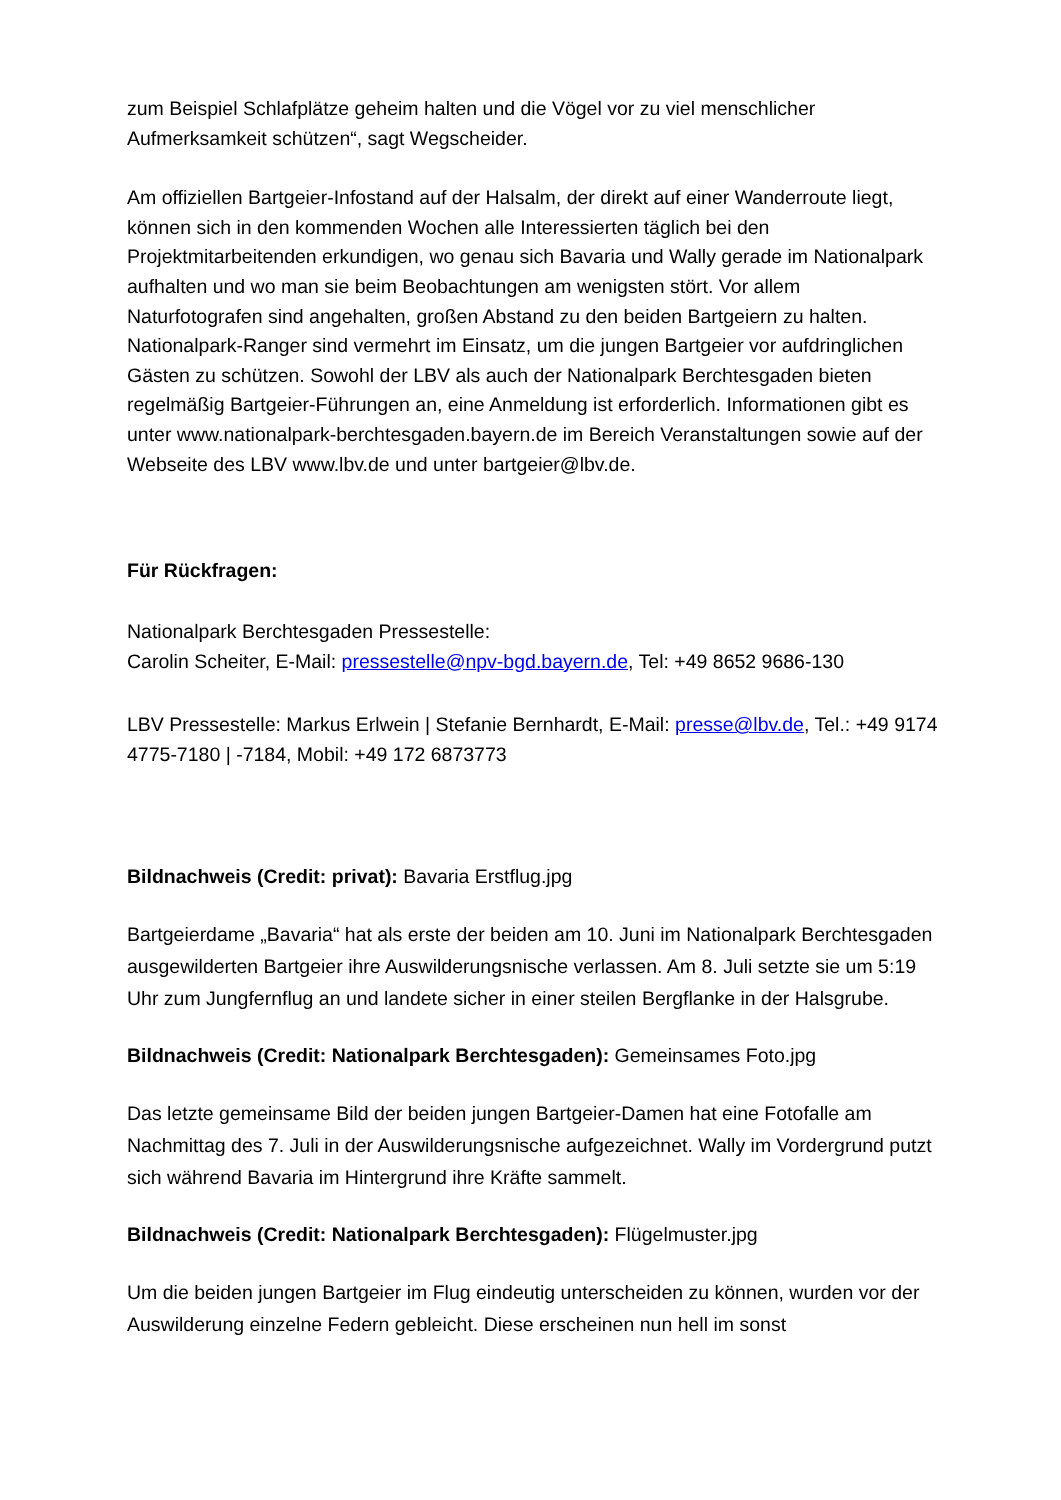zum Beispiel Schlafplätze geheim halten und die Vögel vor zu viel menschlicher Aufmerksamkeit schützen“, sagt Wegscheider.
Am offiziellen Bartgeier-Infostand auf der Halsalm, der direkt auf einer Wanderroute liegt, können sich in den kommenden Wochen alle Interessierten täglich bei den Projektmitarbeitenden erkundigen, wo genau sich Bavaria und Wally gerade im Nationalpark aufhalten und wo man sie beim Beobachtungen am wenigsten stört. Vor allem Naturfotografen sind angehalten, großen Abstand zu den beiden Bartgeiern zu halten. Nationalpark-Ranger sind vermehrt im Einsatz, um die jungen Bartgeier vor aufdringlichen Gästen zu schützen. Sowohl der LBV als auch der Nationalpark Berchtesgaden bieten regelmäßig Bartgeier-Führungen an, eine Anmeldung ist erforderlich. Informationen gibt es unter www.nationalpark-berchtesgaden.bayern.de im Bereich Veranstaltungen sowie auf der Webseite des LBV www.lbv.de und unter bartgeier@lbv.de.
Für Rückfragen:
Nationalpark Berchtesgaden Pressestelle:
Carolin Scheiter, E-Mail: pressestelle@npv-bgd.bayern.de, Tel: +49 8652 9686-130
LBV Pressestelle: Markus Erlwein | Stefanie Bernhardt, E-Mail: presse@lbv.de, Tel.: +49 9174 4775-7180 | -7184, Mobil: +49 172 6873773
Bildnachweis (Credit: privat): Bavaria Erstflug.jpg
Bartgeierdame „Bavaria“ hat als erste der beiden am 10. Juni im Nationalpark Berchtesgaden ausgewilderten Bartgeier ihre Auswilderungsnische verlassen. Am 8. Juli setzte sie um 5:19 Uhr zum Jungfernflug an und landete sicher in einer steilen Bergflanke in der Halsgrube.
Bildnachweis (Credit: Nationalpark Berchtesgaden): Gemeinsames Foto.jpg
Das letzte gemeinsame Bild der beiden jungen Bartgeier-Damen hat eine Fotofalle am Nachmittag des 7. Juli in der Auswilderungsnische aufgezeichnet. Wally im Vordergrund putzt sich während Bavaria im Hintergrund ihre Kräfte sammelt.
Bildnachweis (Credit: Nationalpark Berchtesgaden): Flügelmuster.jpg
Um die beiden jungen Bartgeier im Flug eindeutig unterscheiden zu können, wurden vor der Auswilderung einzelne Federn gebleicht. Diese erscheinen nun hell im sonst